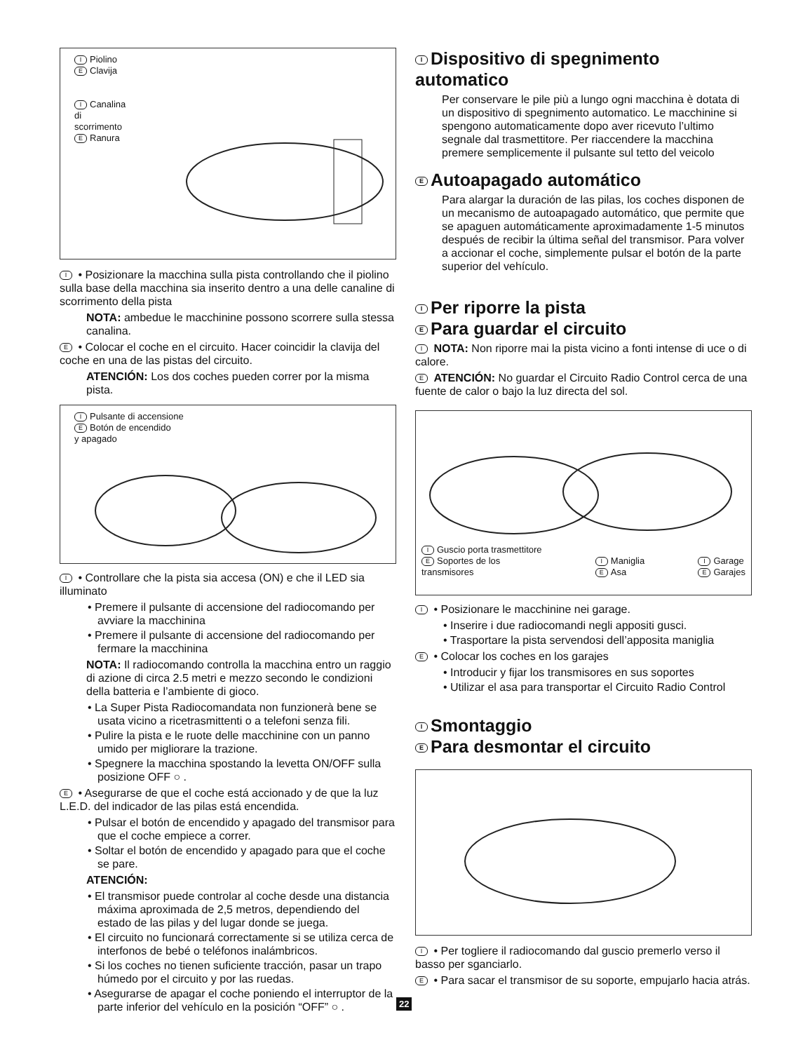I Piolino
E Clavija
I Canalina
di
scorrimento
E Ranura
I • Posizionare la macchina sulla pista controllando che il piolino sulla base della macchina sia inserito dentro a una delle canaline di scorrimento della pista
NOTA: ambedue le macchinine possono scorrere sulla stessa canalina.
E • Colocar el coche en el circuito. Hacer coincidir la clavija del coche en una de las pistas del circuito.
ATENCIÓN: Los dos coches pueden correr por la misma pista.
I Pulsante di accensione
E Botón de encendido
y apagado
I • Controllare che la pista sia accesa (ON) e che il LED sia illuminato
• Premere il pulsante di accensione del radiocomando per avviare la macchinina
• Premere il pulsante di accensione del radiocomando per fermare la macchinina
NOTA: Il radiocomando controlla la macchina entro un raggio di azione di circa 2.5 metri e mezzo secondo le condizioni della batteria e l’ambiente di gioco.
• La Super Pista Radiocomandata non funzionerà bene se usata vicino a ricetrasmittenti o a telefoni senza fili.
• Pulire la pista e le ruote delle macchinine con un panno umido per migliorare la trazione.
• Spegnere la macchina spostando la levetta ON/OFF sulla posizione OFF ○ .
E • Asegurarse de que el coche está accionado y de que la luz L.E.D. del indicador de las pilas está encendida.
• Pulsar el botón de encendido y apagado del transmisor para que el coche empiece a correr.
• Soltar el botón de encendido y apagado para que el coche se pare.
ATENCIÓN:
• El transmisor puede controlar al coche desde una distancia máxima aproximada de 2,5 metros, dependiendo del estado de las pilas y del lugar donde se juega.
• El circuito no funcionará correctamente si se utiliza cerca de interfonos de bebé o teléfonos inalámbricos.
• Si los coches no tienen suficiente tracción, pasar un trapo húmedo por el circuito y por las ruedas.
• Asegurarse de apagar el coche poniendo el interruptor de la parte inferior del vehículo en la posición “OFF” ○ .
I Dispositivo di spegnimento automatico
Per conservare le pile più a lungo ogni macchina è dotata di un dispositivo di spegnimento automatico. Le macchinine si spengono automaticamente dopo aver ricevuto l’ultimo segnale dal trasmettitore. Per riaccendere la macchina premere semplicemente il pulsante sul tetto del veicolo
E Autoapagado automático
Para alargar la duración de las pilas, los coches disponen de un mecanismo de autoapagado automático, que permite que se apaguen automáticamente aproximadamente 1-5 minutos después de recibir la última señal del transmisor. Para volver a accionar el coche, simplemente pulsar el botón de la parte superior del vehículo.
I Per riporre la pista
E Para guardar el circuito
I NOTA: Non riporre mai la pista vicino a fonti intense di uce o di calore.
E ATENCIÓN: No guardar el Circuito Radio Control cerca de una fuente de calor o bajo la luz directa del sol.
I Guscio porta trasmettitore
E Soportes de los
transmisores
I Maniglia
E Asa
I Garage
E Garajes
I • Posizionare le macchinine nei garage.
• Inserire i due radiocomandi negli appositi gusci.
• Trasportare la pista servendosi dell’apposita maniglia
E • Colocar los coches en los garajes
• Introducir y fijar los transmisores en sus soportes
• Utilizar el asa para transportar el Circuito Radio Control
I Smontaggio
E Para desmontar el circuito
I • Per togliere il radiocomando dal guscio premerlo verso il basso per sganciarlo.
E • Para sacar el transmisor de su soporte, empujarlo hacia atrás.
22